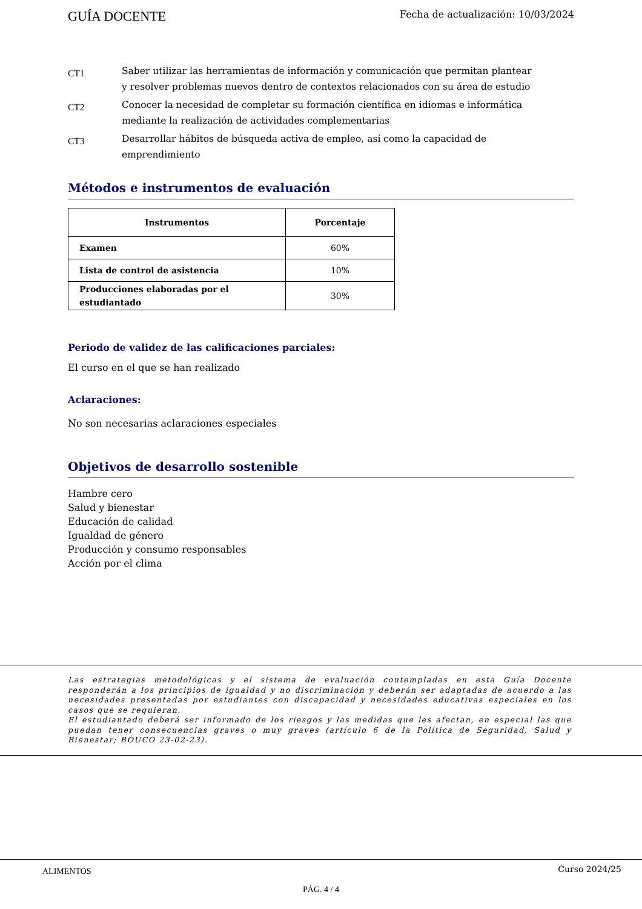GUÍA DOCENTE Fecha de actualización: 10/03/2024
CT1
Saber utilizar las herramientas de información y comunicación que permitan plantear y resolver problemas nuevos dentro de contextos relacionados con su área de estudio
CT2
Conocer la necesidad de completar su formación científica en idiomas e informática mediante la realización de actividades complementarias
CT3
Desarrollar hábitos de búsqueda activa de empleo, así como la capacidad de emprendimiento
Métodos e instrumentos de evaluación
| Instrumentos | Porcentaje |
| --- | --- |
| Examen | 60% |
| Lista de control de asistencia | 10% |
| Producciones elaboradas por el estudiantado | 30% |
Periodo de validez de las calificaciones parciales:
El curso en el que se han realizado
Aclaraciones:
No son necesarias aclaraciones especiales
Objetivos de desarrollo sostenible
Hambre cero
Salud y bienestar
Educación de calidad
Igualdad de género
Producción y consumo responsables
Acción por el clima
Las estrategias metodológicas y el sistema de evaluación contempladas en esta Guía Docente responderán a los principios de igualdad y no discriminación y deberán ser adaptadas de acuerdo a las necesidades presentadas por estudiantes con discapacidad y necesidades educativas especiales en los casos que se requieran.
El estudiantado deberá ser informado de los riesgos y las medidas que les afectan, en especial las que puedan tener consecuencias graves o muy graves (artículo 6 de la Política de Seguridad, Salud y Bienestar; BOUCO 23-02-23).
ALIMENTOS Curso 2024/25
PÁG. 4 / 4